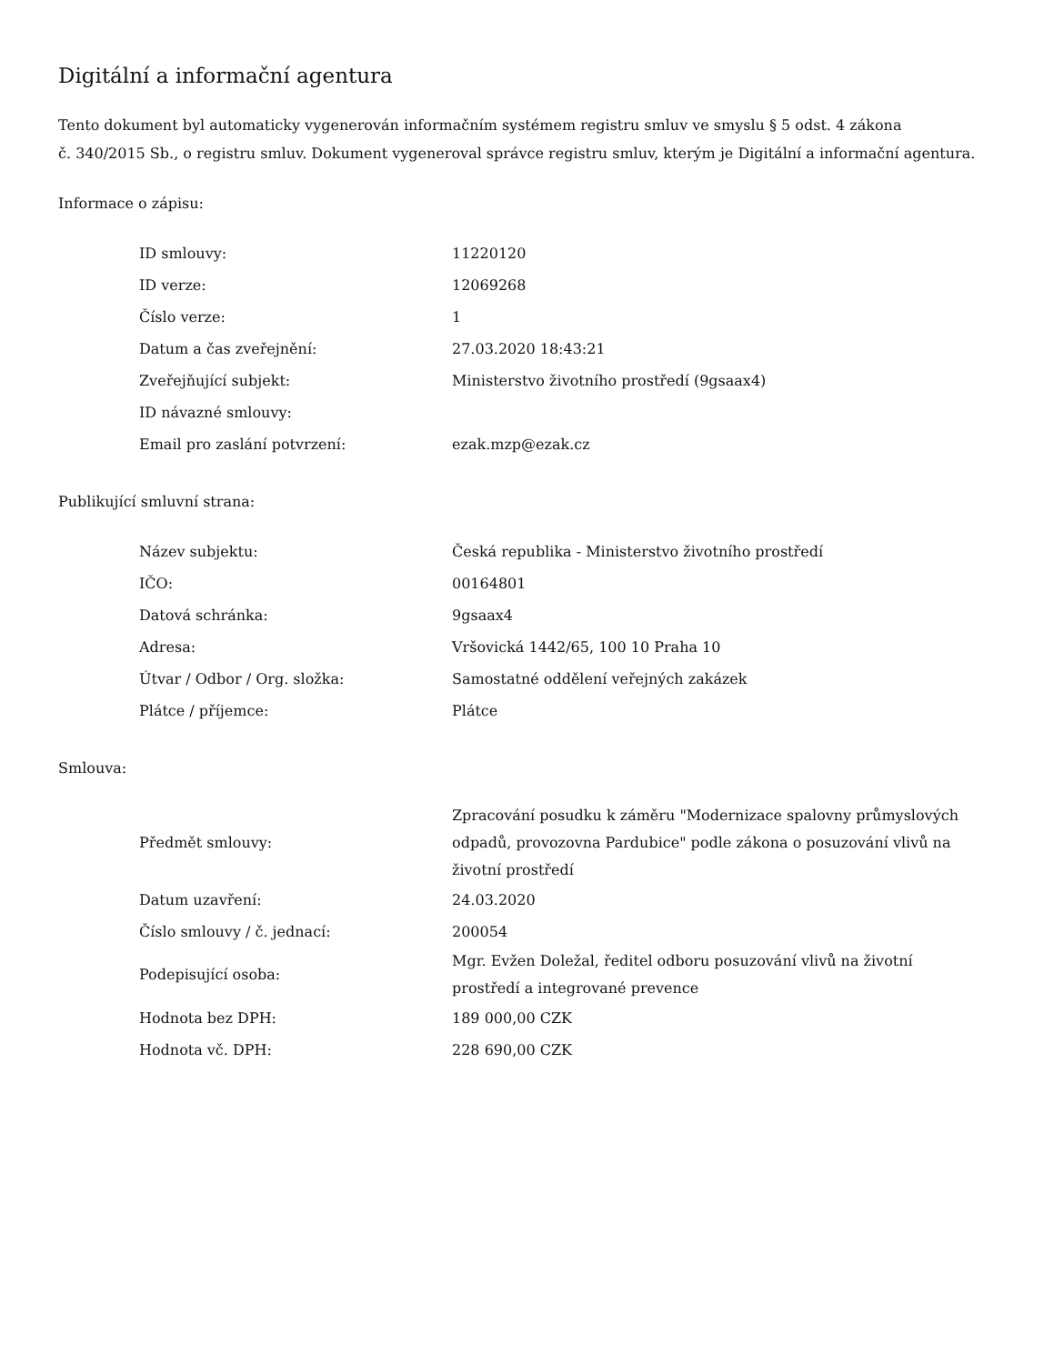Digitální a informační agentura
Tento dokument byl automaticky vygenerován informačním systémem registru smluv ve smyslu § 5 odst. 4 zákona
č. 340/2015 Sb., o registru smluv. Dokument vygeneroval správce registru smluv, kterým je Digitální a informační agentura.
Informace o zápisu:
| ID smlouvy: | 11220120 |
| ID verze: | 12069268 |
| Číslo verze: | 1 |
| Datum a čas zveřejnění: | 27.03.2020 18:43:21 |
| Zveřejňující subjekt: | Ministerstvo životního prostředí (9gsaax4) |
| ID návazné smlouvy: | |
| Email pro zaslání potvrzení: | ezak.mzp@ezak.cz |
Publikující smluvní strana:
| Název subjektu: | Česká republika - Ministerstvo životního prostředí |
| IČO: | 00164801 |
| Datová schránka: | 9gsaax4 |
| Adresa: | Vršovická 1442/65, 100 10 Praha 10 |
| Útvar / Odbor / Org. složka: | Samostatné oddělení veřejných zakázek |
| Plátce / příjemce: | Plátce |
Smlouva:
| Předmět smlouvy: | Zpracování posudku k záměru "Modernizace spalovny průmyslových odpadů, provozovna Pardubice" podle zákona o posuzování vlivů na životní prostředí |
| Datum uzavření: | 24.03.2020 |
| Číslo smlouvy / č. jednací: | 200054 |
| Podepisující osoba: | Mgr. Evžen Doležal, ředitel odboru posuzování vlivů na životní prostředí a integrované prevence |
| Hodnota bez DPH: | 189 000,00 CZK |
| Hodnota vč. DPH: | 228 690,00 CZK |